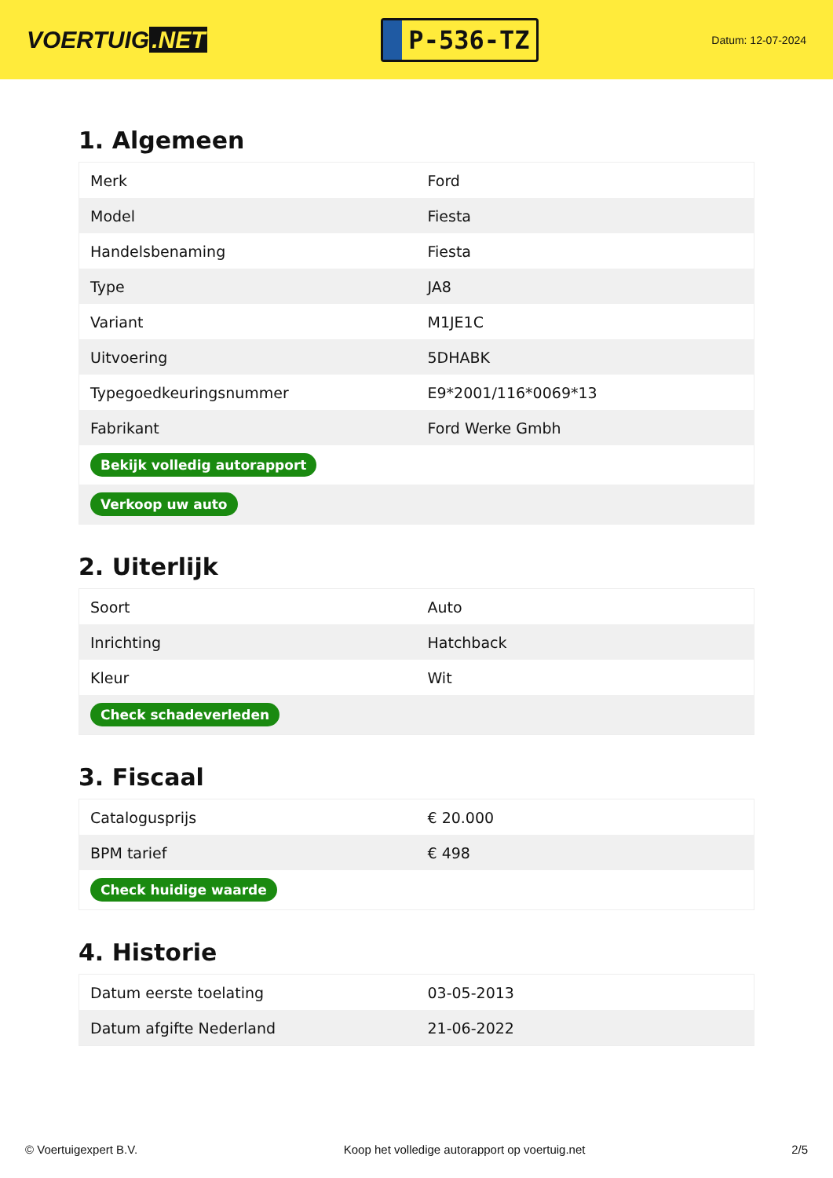VOERTUIG.NET
P-536-TZ
Datum: 12-07-2024
1. Algemeen
| Merk | Ford |
| Model | Fiesta |
| Handelsbenaming | Fiesta |
| Type | JA8 |
| Variant | M1JE1C |
| Uitvoering | 5DHABK |
| Typegoedkeuringsnummer | E9*2001/116*0069*13 |
| Fabrikant | Ford Werke Gmbh |
| Bekijk volledig autorapport | |
| Verkoop uw auto | |
2. Uiterlijk
| Soort | Auto |
| Inrichting | Hatchback |
| Kleur | Wit |
| Check schadeverleden | |
3. Fiscaal
| Catalogusprijs | € 20.000 |
| BPM tarief | € 498 |
| Check huidige waarde | |
4. Historie
| Datum eerste toelating | 03-05-2013 |
| Datum afgifte Nederland | 21-06-2022 |
© Voertuigexpert B.V. Koop het volledige autorapport op voertuig.net 2/5